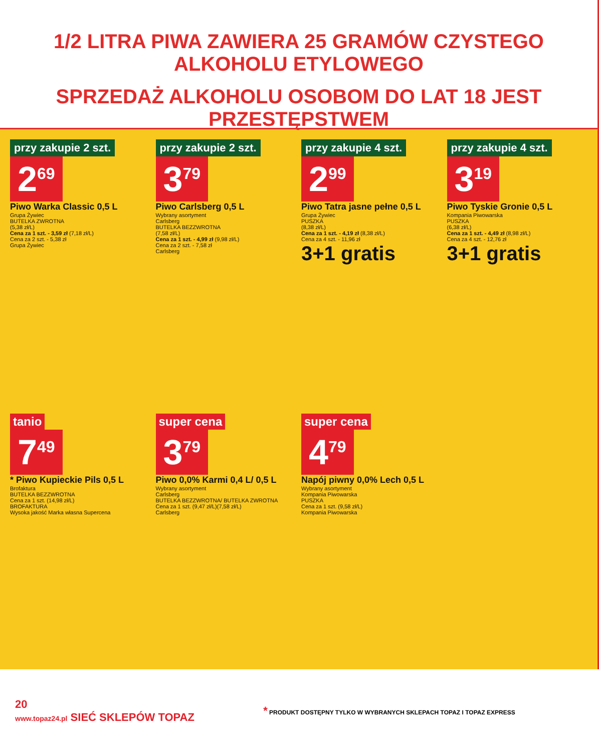1/2 LITRA PIWA ZAWIERA 25 GRAMÓW CZYSTEGO ALKOHOLU ETYLOWEGO
SPRZEDAŻ ALKOHOLU OSOBOM DO LAT 18 JEST PRZESTĘPSTWEM
przy zakupie 2 szt.
2<sup>69</sup>
Piwo Warka Classic 0,5 L
Grupa Żywiec
BUTELKA ZWROTNA
(5,38 zł/L)
Cena za 1 szt. - 3,59 zł (7,18 zł/L)
Cena za 2 szt. - 5,38 zł
Grupa Żywiec
przy zakupie 2 szt.
3<sup>79</sup>
Piwo Carlsberg 0,5 L
Wybrany asortyment
Carlsberg
BUTELKA BEZZWROTNA
(7,58 zł/L)
Cena za 1 szt. - 4,99 zł (9,98 zł/L)
Cena za 2 szt. - 7,58 zł
Carlsberg
przy zakupie 4 szt.
2<sup>99</sup>
Piwo Tatra jasne pełne 0,5 L
Grupa Żywiec
PUSZKA
(8,38 zł/L)
Cena za 1 szt. - 4,19 zł (8,38 zł/L)
Cena za 4 szt. - 11,96 zł
3+1 gratis
przy zakupie 4 szt.
3<sup>19</sup>
Piwo Tyskie Gronie 0,5 L
Kompania Piwowarska
PUSZKA
(6,38 zł/L)
Cena za 1 szt. - 4,49 zł (8,98 zł/L)
Cena za 4 szt. - 12,76 zł
3+1 gratis
tanio
7<sup>49</sup>
* Piwo Kupieckie Pils 0,5 L
Brofaktura
BUTELKA BEZZWROTNA
Cena za 1 szt. (14,98 zł/L)
BROFAKTURA
Wysoka jakość Marka własna Supercena
super cena
3<sup>79</sup>
Piwo 0,0% Karmi 0,4 L/ 0,5 L
Wybrany asortyment
Carlsberg
BUTELKA BEZZWROTNA/ BUTELKA ZWROTNA
Cena za 1 szt. (9,47 zł/L)(7,58 zł/L)
Carlsberg
super cena
4<sup>79</sup>
Napój piwny 0,0% Lech 0,5 L
Wybrany asortyment
Kompania Piwowarska
PUSZKA
Cena za 1 szt. (9,58 zł/L)
Kompania Piwowarska
20
www.topaz24.pl SIEĆ SKLEPÓW TOPAZ
* PRODUKT DOSTĘPNY TYLKO W WYBRANYCH SKLEPACH TOPAZ I TOPAZ EXPRESS